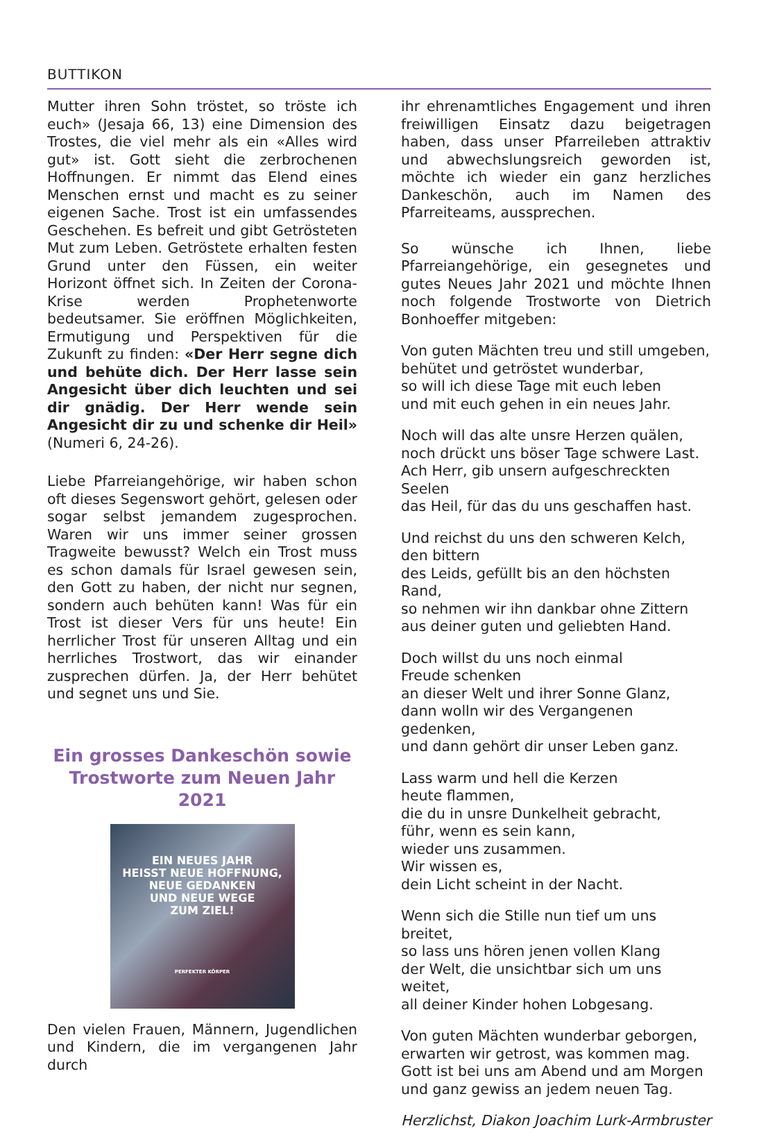BUTTIKON
Mutter ihren Sohn tröstet, so tröste ich euch» (Jesaja 66, 13) eine Dimension des Trostes, die viel mehr als ein «Alles wird gut» ist. Gott sieht die zerbrochenen Hoffnungen. Er nimmt das Elend eines Menschen ernst und macht es zu seiner eigenen Sache. Trost ist ein umfassendes Geschehen. Es befreit und gibt Getrösteten Mut zum Leben. Getröstete erhalten festen Grund unter den Füssen, ein weiter Horizont öffnet sich. In Zeiten der Corona-Krise werden Prophetenworte bedeutsamer. Sie eröffnen Möglichkeiten, Ermutigung und Perspektiven für die Zukunft zu finden: «Der Herr segne dich und behüte dich. Der Herr lasse sein Angesicht über dich leuchten und sei dir gnädig. Der Herr wende sein Angesicht dir zu und schenke dir Heil» (Numeri 6, 24-26).
Liebe Pfarreiangehörige, wir haben schon oft dieses Segenswort gehört, gelesen oder sogar selbst jemandem zugesprochen. Waren wir uns immer seiner grossen Tragweite bewusst? Welch ein Trost muss es schon damals für Israel gewesen sein, den Gott zu haben, der nicht nur segnen, sondern auch behüten kann! Was für ein Trost ist dieser Vers für uns heute! Ein herrlicher Trost für unseren Alltag und ein herrliches Trostwort, das wir einander zusprechen dürfen. Ja, der Herr behütet und segnet uns und Sie.
Ein grosses Dankeschön sowie Trostworte zum Neuen Jahr 2021
EIN NEUES JAHR
HEISST NEUE HOFFNUNG,
NEUE GEDANKEN
UND NEUE WEGE
ZUM ZIEL!
PERFEKTER KÖRPER
Den vielen Frauen, Männern, Jugendlichen und Kindern, die im vergangenen Jahr durch
ihr ehrenamtliches Engagement und ihren freiwilligen Einsatz dazu beigetragen haben, dass unser Pfarreileben attraktiv und abwechslungsreich geworden ist, möchte ich wieder ein ganz herzliches Dankeschön, auch im Namen des Pfarreiteams, aussprechen.
So wünsche ich Ihnen, liebe Pfarreiangehörige, ein gesegnetes und gutes Neues Jahr 2021 und möchte Ihnen noch folgende Trostworte von Dietrich Bonhoeffer mitgeben:
Von guten Mächten treu und still umgeben,
behütet und getröstet wunderbar,
so will ich diese Tage mit euch leben
und mit euch gehen in ein neues Jahr.
Noch will das alte unsre Herzen quälen,
noch drückt uns böser Tage schwere Last.
Ach Herr, gib unsern aufgeschreckten Seelen
das Heil, für das du uns geschaffen hast.
Und reichst du uns den schweren Kelch,
den bittern
des Leids, gefüllt bis an den höchsten Rand,
so nehmen wir ihn dankbar ohne Zittern
aus deiner guten und geliebten Hand.
Doch willst du uns noch einmal
Freude schenken
an dieser Welt und ihrer Sonne Glanz,
dann wolln wir des Vergangenen gedenken,
und dann gehört dir unser Leben ganz.
Lass warm und hell die Kerzen
heute flammen,
die du in unsre Dunkelheit gebracht,
führ, wenn es sein kann,
wieder uns zusammen.
Wir wissen es,
dein Licht scheint in der Nacht.
Wenn sich die Stille nun tief um uns breitet,
so lass uns hören jenen vollen Klang
der Welt, die unsichtbar sich um uns weitet,
all deiner Kinder hohen Lobgesang.
Von guten Mächten wunderbar geborgen,
erwarten wir getrost, was kommen mag.
Gott ist bei uns am Abend und am Morgen
und ganz gewiss an jedem neuen Tag.
Herzlichst, Diakon Joachim Lurk-Armbruster